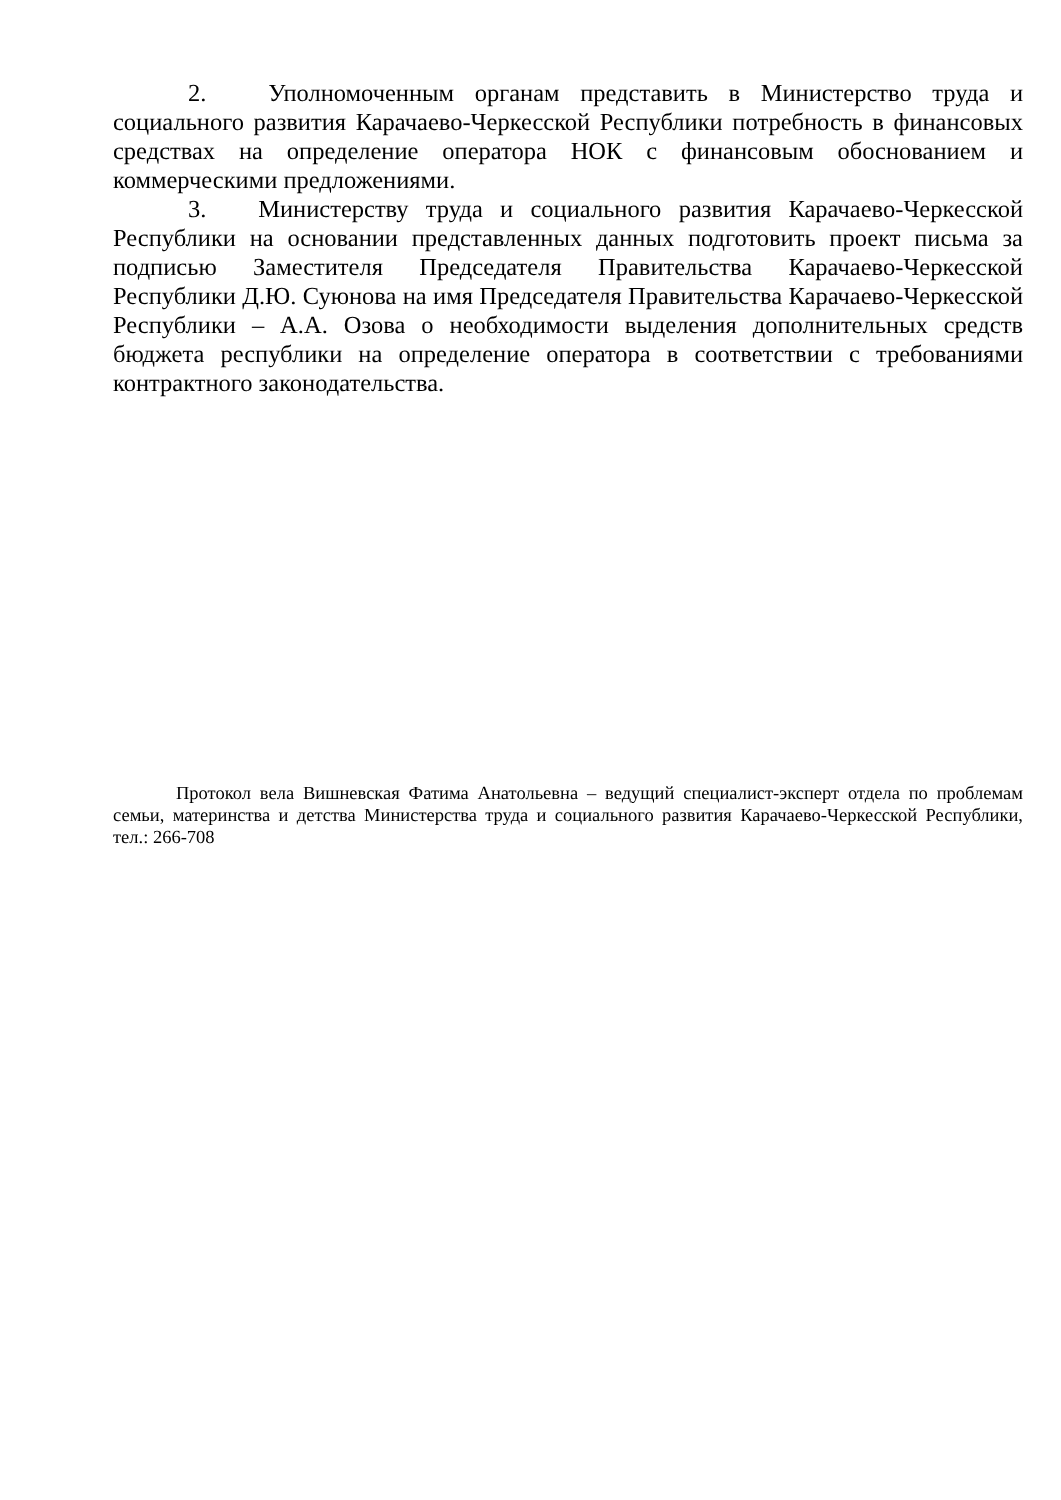2. Уполномоченным органам представить в Министерство труда и социального развития Карачаево-Черкесской Республики потребность в финансовых средствах на определение оператора НОК с финансовым обоснованием и коммерческими предложениями.
3. Министерству труда и социального развития Карачаево-Черкесской Республики на основании представленных данных подготовить проект письма за подписью Заместителя Председателя Правительства Карачаево-Черкесской Республики Д.Ю. Суюнова на имя Председателя Правительства Карачаево-Черкесской Республики – А.А. Озова о необходимости выделения дополнительных средств бюджета республики на определение оператора в соответствии с требованиями контрактного законодательства.
Протокол вела Вишневская Фатима Анатольевна – ведущий специалист-эксперт отдела по проблемам семьи, материнства и детства Министерства труда и социального развития Карачаево-Черкесской Республики, тел.: 266-708